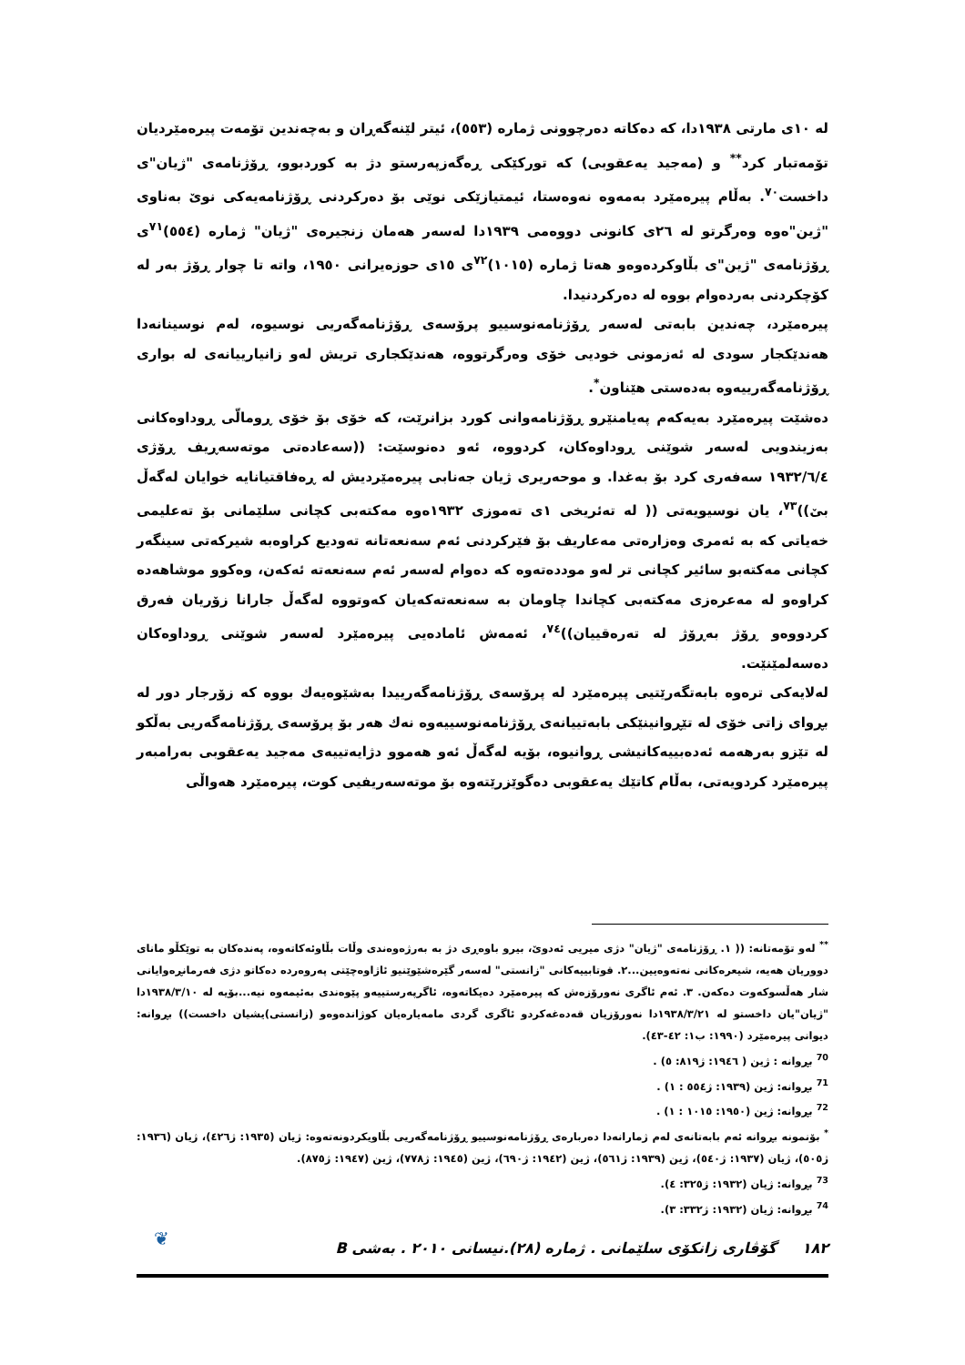له ١٠ی مارتی ١٩٣٨دا، که دەکاته دەرچوونی ژماره (٥٥٣)، ئیتر لێنەگەڕان و بەچەندین تۆمەت پیرەمێردیان تۆمەتبار کرد<sup>**</sup> و (مەجید یەعقوبی) که تورکێکی ڕەگەزپەرستو دژ به کوردبوو، ڕۆژنامەی "ژیان"ی داخست<sup>٧٠</sup>. بەڵام پیرەمێرد بەمەوە نەوەستا، ئیمتیازێکی نوێی بۆ دەرکردنی ڕۆژنامەیەکی نوێ بەناوی "ژین"ەوە وەرگرتو له ٢٦ی کانونی دووەمی ١٩٣٩دا لەسەر هەمان زنجیرەی "ژیان" ژماره (٥٥٤)<sup>٧١</sup>ی ڕۆژنامەی "ژین"ی بڵاوکردەوەو هەتا ژماره (١٠١٥)<sup>٧٢</sup>ی ١٥ی حوزەیرانی ١٩٥٠، واته تا چوار ڕۆژ بەر له کۆچکردنی بەردەوام بووه له دەرکردنیدا.
پیرەمێرد، چەندین بابەتی لەسەر ڕۆژنامەنوسییو پرۆسەی ڕۆژنامەگەریی نوسیوه، لەم نوسینانەدا هەندێکجار سودی له ئەزمونی خودیی خۆی وەرگرتووه، هەندێکجاری تریش لەو زانیارییانەی له بواری ڕۆژنامەگەرییەوه بەدەستی هێناون<sup>*</sup>.
دەشێت پیرەمێرد بەیەکەم پەیامنێرو ڕۆژنامەوانی کورد بزانرێت، که خۆی بۆ خۆی ڕومالّی ڕوداوەکانی بەزیندویی لەسەر شوێنی ڕوداوەکان، کردووه، ئەو دەنوسێت: ((سەعادەتی موتەسەڕیف ڕۆژی ١٩٣٢/٦/٤ سەفەری کرد بۆ بەغدا. و موحەریری ژیان جەنابی پیرەمێردیش له ڕەفاقتیانایه خوایان لەگەڵ بێ))<sup>٧٣</sup>، یان نوسیویەتی (( له تەئریخی ١ی تەموزی ١٩٣٢ەوه مەکتەبی کچانی سلێمانی بۆ تەعلیمی خەیاتی که به ئەمری وەزارەتی مەعاریف بۆ فێرکردنی ئەم سەنعەتانه تەودیع کراوەبه شیرکەتی سینگەر کچانی مەکتەبو سائیر کچانی تر لەو موددەتەوه که دەوام لەسەر ئەم سەنعەته ئەکەن، وەکوو موشاهەده کراوەو له مەعرەزی مەکتەبی کچاندا چاومان به سەنعەتەکەیان کەوتووه لەگەڵ جارانا زۆریان فەرق کردووەو ڕۆژ بەڕۆژ له تەرەقییان))<sup>٧٤</sup>، ئەمەش ئامادەیی پیرەمێرد لەسەر شوێنی ڕوداوەکان دەسەلمێنێت.
لەلایەکی ترەوه بابەتگەرێتیی پیرەمێرد له پرۆسەی ڕۆژنامەگەرییدا بەشێوەیەك بووه که زۆرجار دور له بڕوای زاتی خۆی له تێڕوانینێکی بابەتییانەی ڕۆژنامەنوسییەوه نەك هەر بۆ پرۆسەی ڕۆژنامەگەریی بەڵکو له تێزو بەرهەمه ئەدەبییەکانیشی ڕوانیوه، بۆیه لەگەڵ ئەو هەموو دژایەتییەی مەجید یەعقوبی بەرامبەر پیرەمێرد کردویەتی، بەڵام کاتێك یەعقوبی دەگوێزرێتەوه بۆ موتەسەریفیی کوت، پیرەمێرد هەواڵی
<sup>**</sup> لەو تۆمەتانه: (( ١. ڕۆژنامەی "ژیان" دژی میریی ئەدوێ، بیرو باوەڕی دژ به بەرژەوەندی وڵات بڵاوئەکاتەوه، پەندەکان به توێکڵو مانای دووریان هەیه، شیعرەکانی نەتەوەیین...٢. قوتابییەکانی "زانستی" لەسەر گێرەشێوێنیو ئاژاوەچێتی پەروەردە دەکاتو دژی فەرمانڕەوایانی شار هەڵسوکەوت دەکەن. ٣. ئەم ئاگری نەورۆزەش که پیرەمێرد دەیکاتەوه، ئاگرپەرستییەو پێوەندی بەئیمەوه نیه...بۆیه له ١٩٣٨/٣/١٠دا "ژیان"یان داخستو له ١٩٣٨/٣/٢١دا نەورۆزیان قەدەغەکردو ئاگری گردی مامەیارەیان کوژاندەوەو (زانستی)یشیان داخست)) بڕوانه: دیوانی پیرەمێرد (١٩٩٠: ب١: ٤٢-٤٣).
<sup>70</sup> بڕوانه : ژین ( ١٩٤٦: ژ٨١٩: ٥) .
<sup>71</sup> بڕوانه: ژین (١٩٣٩: ژ٥٥٤ : ١) .
<sup>72</sup> بڕوانه: ژین (١٩٥٠: ١٠١٥ : ١) .
<sup>*</sup> بۆنمونه بڕوانه ئەم بابەتانەی لەم ژمارانەدا دەربارەی ڕۆژنامەنوسییو ڕۆژنامەگەریی بڵاویکردونەتەوه: ژیان (١٩٣٥: ژ٤٢٦)، ژیان (١٩٣٦: ژ٥٠٥)، ژیان (١٩٣٧: ژ٥٤٠)، ژین (١٩٣٩: ژ٥٦١)، ژین (١٩٤٢: ژ٦٩٠)، ژین (١٩٤٥: ژ٧٧٨)، ژین (١٩٤٧: ژ٨٧٥).
<sup>73</sup> بڕوانه: ژیان (١٩٣٢: ژ٣٢٥: ٤).
<sup>74</sup> بڕوانه: ژیان (١٩٣٢: ژ٣٣٢: ٣).
١٨٢ گۆڤاری زانکۆی سلێمانی . ژماره (٢٨).نیسانی ٢٠١٠ . بەشی B ❦